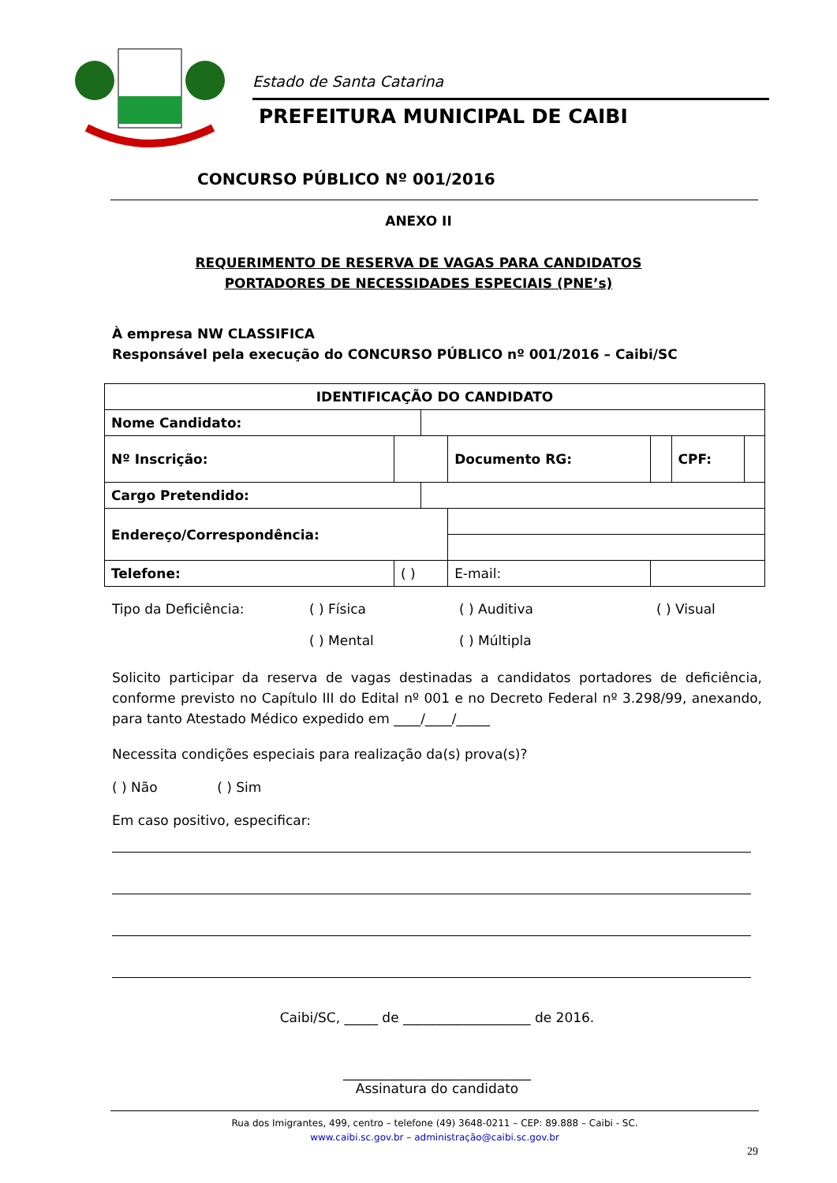Estado de Santa Catarina
PREFEITURA MUNICIPAL DE CAIBI
CONCURSO PÚBLICO Nº 001/2016
ANEXO II
REQUERIMENTO DE RESERVA DE VAGAS PARA CANDIDATOS
PORTADORES DE NECESSIDADES ESPECIAIS (PNE’s)
À empresa NW CLASSIFICA
Responsável pela execução do CONCURSO PÚBLICO nº 001/2016 – Caibi/SC
| IDENTIFICAÇÃO DO CANDIDATO | | | | | | |
| Nome Candidato: | | | | | | |
| Nº Inscrição: | | | Documento RG: | | CPF: | |
| Cargo Pretendido: | | | | | | |
| Endereço/Correspondência: | | | | | | |
| Telefone: | ( ) | | E-mail: | | | |
Tipo da Deficiência: ( ) Física ( ) Auditiva ( ) Visual ( ) Mental ( ) Múltipla
Solicito participar da reserva de vagas destinadas a candidatos portadores de deficiência, conforme previsto no Capítulo III do Edital nº 001 e no Decreto Federal nº 3.298/99, anexando, para tanto Atestado Médico expedido em ____/____/_____
Necessita condições especiais para realização da(s) prova(s)?
( ) Não ( ) Sim
Em caso positivo, especificar:
Caibi/SC, _____ de ___________________ de 2016.
____________________________
Assinatura do candidato
Rua dos Imigrantes, 499, centro – telefone (49) 3648-0211 – CEP: 89.888 – Caibi - SC.
www.caibi.sc.gov.br – administração@caibi.sc.gov.br
29